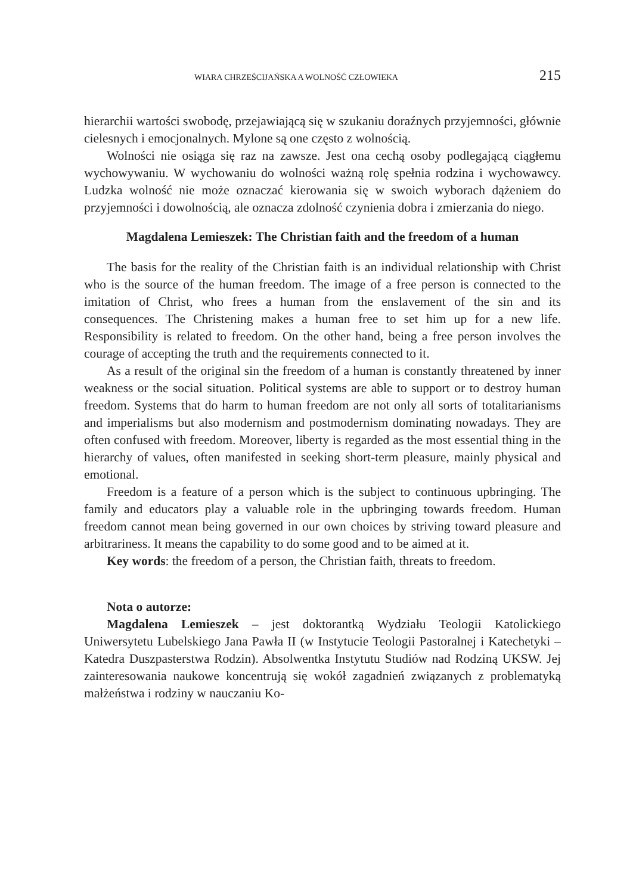WIARA CHRZEŚCIJAŃSKA A WOLNOŚĆ CZŁOWIEKA 215
hierarchii wartości swobodę, przejawiającą się w szukaniu doraźnych przyjemności, głównie cielesnych i emocjonalnych. Mylone są one często z wolnością.
Wolności nie osiąga się raz na zawsze. Jest ona cechą osoby podlegającą ciągłemu wychowywaniu. W wychowaniu do wolności ważną rolę spełnia rodzina i wychowawcy. Ludzka wolność nie może oznaczać kierowania się w swoich wyborach dążeniem do przyjemności i dowolnością, ale oznacza zdolność czynienia dobra i zmierzania do niego.
Magdalena Lemieszek: The Christian faith and the freedom of a human
The basis for the reality of the Christian faith is an individual relationship with Christ who is the source of the human freedom. The image of a free person is connected to the imitation of Christ, who frees a human from the enslavement of the sin and its consequences. The Christening makes a human free to set him up for a new life. Responsibility is related to freedom. On the other hand, being a free person involves the courage of accepting the truth and the requirements connected to it.
As a result of the original sin the freedom of a human is constantly threatened by inner weakness or the social situation. Political systems are able to support or to destroy human freedom. Systems that do harm to human freedom are not only all sorts of totalitarianisms and imperialisms but also modernism and postmodernism dominating nowadays. They are often confused with freedom. Moreover, liberty is regarded as the most essential thing in the hierarchy of values, often manifested in seeking short-term pleasure, mainly physical and emotional.
Freedom is a feature of a person which is the subject to continuous upbringing. The family and educators play a valuable role in the upbringing towards freedom. Human freedom cannot mean being governed in our own choices by striving toward pleasure and arbitrariness. It means the capability to do some good and to be aimed at it.
Key words: the freedom of a person, the Christian faith, threats to freedom.
Nota o autorze:
Magdalena Lemieszek – jest doktorantką Wydziału Teologii Katolickiego Uniwersytetu Lubelskiego Jana Pawła II (w Instytucie Teologii Pastoralnej i Katechetyki – Katedra Duszpasterstwa Rodzin). Absolwentka Instytutu Studiów nad Rodziną UKSW. Jej zainteresowania naukowe koncentrują się wokół zagadnień związanych z problematyką małżeństwa i rodziny w nauczaniu Ko-